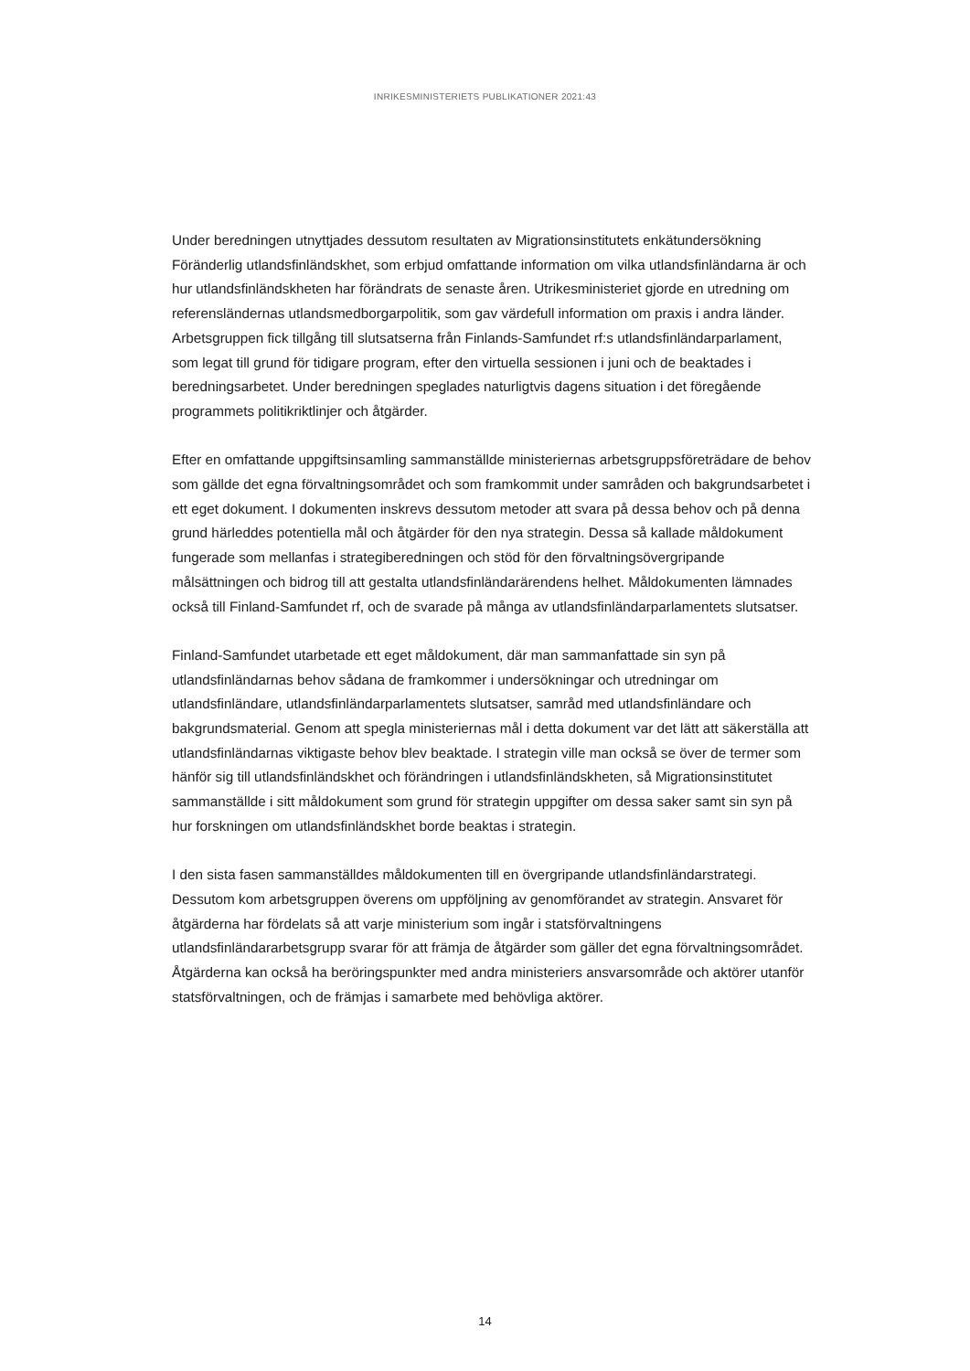INRIKESMINISTERIETS PUBLIKATIONER 2021:43
Under beredningen utnyttjades dessutom resultaten av Migrationsinstitutets enkätundersökning Föränderlig utlandsfinländskhet, som erbjud omfattande information om vilka utlandsfinländarna är och hur utlandsfinländskheten har förändrats de senaste åren. Utrikesministeriet gjorde en utredning om referensländernas utlandsmedborgarpolitik, som gav värdefull information om praxis i andra länder. Arbetsgruppen fick tillgång till slutsatserna från Finlands-Samfundet rf:s utlandsfinländarparlament, som legat till grund för tidigare program, efter den virtuella sessionen i juni och de beaktades i beredningsarbetet. Under beredningen speglades naturligtvis dagens situation i det föregående programmets politikriktlinjer och åtgärder.
Efter en omfattande uppgiftsinsamling sammanställde ministeriernas arbetsgruppsföreträdare de behov som gällde det egna förvaltningsområdet och som framkommit under samråden och bakgrundsarbetet i ett eget dokument. I dokumenten inskrevs dessutom metoder att svara på dessa behov och på denna grund härleddes potentiella mål och åtgärder för den nya strategin. Dessa så kallade måldokument fungerade som mellanfas i strategiberedningen och stöd för den förvaltningsövergripande målsättningen och bidrog till att gestalta utlandsfinländarärendens helhet. Måldokumenten lämnades också till Finland-Samfundet rf, och de svarade på många av utlandsfinländarparlamentets slutsatser.
Finland-Samfundet utarbetade ett eget måldokument, där man sammanfattade sin syn på utlandsfinländarnas behov sådana de framkommer i undersökningar och utredningar om utlandsfinländare, utlandsfinländarparlamentets slutsatser, samråd med utlandsfinländare och bakgrundsmaterial. Genom att spegla ministeriernas mål i detta dokument var det lätt att säkerställa att utlandsfinländarnas viktigaste behov blev beaktade. I strategin ville man också se över de termer som hänför sig till utlandsfinländskhet och förändringen i utlandsfinländskheten, så Migrationsinstitutet sammanställde i sitt måldokument som grund för strategin uppgifter om dessa saker samt sin syn på hur forskningen om utlandsfinländskhet borde beaktas i strategin.
I den sista fasen sammanställdes måldokumenten till en övergripande utlandsfinländarstrategi. Dessutom kom arbetsgruppen överens om uppföljning av genomförandet av strategin. Ansvaret för åtgärderna har fördelats så att varje ministerium som ingår i statsförvaltningens utlandsfinländararbetsgrupp svarar för att främja de åtgärder som gäller det egna förvaltningsområdet. Åtgärderna kan också ha beröringspunkter med andra ministeriers ansvarsområde och aktörer utanför statsförvaltningen, och de främjas i samarbete med behövliga aktörer.
14